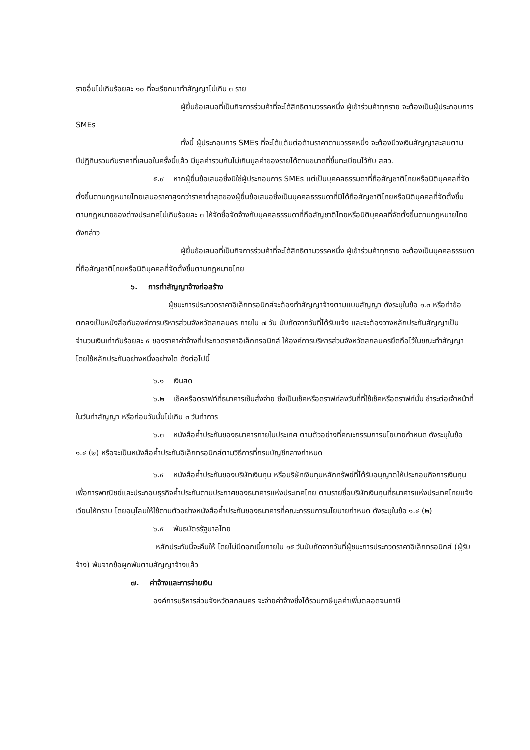รายอื่นไม่เกินร้อยละ ๑๐ ที่จะเรียกมาทำสัญญาไม่เกิน ๓ ราย
ผู้ยื่นข้อเสนอที่เป็นกิจการร่วมค้าที่จะได้สิทธิตามวรรคหนึ่ง ผู้เข้าร่วมค้าทุกราย จะต้องเป็นผู้ประกอบการ SMEs
ทั้งนี้ ผู้ประกอบการ SMEs ที่จะได้แต้มต่อด้านราคาตามวรรคหนึ่ง จะต้องมีวงเงินสัญญาสะสมตามปีปฏิทินรวมกับราคาที่เสนอในครั้งนี้แล้ว มีมูลค่ารวมกันไม่เกินมูลค่าของรายได้ตามขนาดที่ขึ้นทะเบียนไว้กับ สสว.
๕.๙ หากผู้ยื่นข้อเสนอซึ่งมิใช่ผู้ประกอบการ SMEs แต่เป็นบุคคลธรรมดาที่ถือสัญชาติไทยหรือนิติบุคคลที่จัดตั้งขึ้นตามกฎหมายไทยเสนอราคาสูงกว่าราคาต่ำสุดของผู้ยื่นข้อเสนอซึ่งเป็นบุคคลธรรมดาที่มิได้ถือสัญชาติไทยหรือนิติบุคคลที่จัดตั้งขึ้นตามกฎหมายของต่างประเทศไม่เกินร้อยละ ๓ ให้จัดซื้อจัดจ้างกับบุคคลธรรมดาที่ถือสัญชาติไทยหรือนิติบุคคลที่จัดตั้งขึ้นตามกฎหมายไทยดังกล่าว
ผู้ยื่นข้อเสนอที่เป็นกิจการร่วมค้าที่จะได้สิทธิตามวรรคหนึ่ง ผู้เข้าร่วมค้าทุกราย จะต้องเป็นบุคคลธรรมดาที่ถือสัญชาติไทยหรือนิติบุคคลที่จัดตั้งขึ้นตามกฎหมายไทย
๖. การทำสัญญาจ้างก่อสร้าง
ผู้ชนะการประกวดราคาอิเล็กทรอนิกส์จะต้องทำสัญญาจ้างตามแบบสัญญา ดังระบุในข้อ ๑.๓ หรือทำข้อตกลงเป็นหนังสือกับองค์การบริหารส่วนจังหวัดสกลนคร ภายใน ๗ วัน นับถัดจากวันที่ได้รับแจ้ง และจะต้องวางหลักประกันสัญญาเป็นจำนวนเงินเท่ากับร้อยละ ๕ ของราคาค่าจ้างที่ประกวดราคาอิเล็กทรอนิกส์ ให้องค์การบริหารส่วนจังหวัดสกลนครยึดถือไว้ในขณะทำสัญญาโดยใช้หลักประกันอย่างหนึ่งอย่างใด ดังต่อไปนี้
๖.๑ เงินสด
๖.๒ เช็คหรือดราฟท์ที่ธนาคารเซ็นสั่งจ่าย ซึ่งเป็นเช็คหรือดราฟท์ลงวันที่ที่ใช้เช็คหรือดราฟท์นั้น ชำระต่อเจ้าหน้าที่ในวันทำสัญญา หรือก่อนวันนั้นไม่เกิน ๓ วันทำการ
๖.๓ หนังสือค้ำประกันของธนาคารภายในประเทศ ตามตัวอย่างที่คณะกรรมการนโยบายกำหนด ดังระบุในข้อ ๑.๔ (๒) หรือจะเป็นหนังสือค้ำประกันอิเล็กทรอนิกส์ตามวิธีการที่กรมบัญชีกลางกำหนด
๖.๔ หนังสือค้ำประกันของบริษัทเงินทุน หรือบริษัทเงินทุนหลักทรัพย์ที่ได้รับอนุญาตให้ประกอบกิจการเงินทุนเพื่อการพาณิชย์และประกอบธุรกิจค้ำประกันตามประกาศของธนาคารแห่งประเทศไทย ตามรายชื่อบริษัทเงินทุนที่ธนาคารแห่งประเทศไทยแจ้งเวียนให้ทราบ โดยอนุโลมให้ใช้ตามตัวอย่างหนังสือค้ำประกันของธนาคารที่คณะกรรมการนโยบายกำหนด ดังระบุในข้อ ๑.๔ (๒)
๖.๕ พันธบัตรรัฐบาลไทย
หลักประกันนี้จะคืนให้ โดยไม่มีดอกเบี้ยภายใน ๑๕ วันนับถัดจากวันที่ผู้ชนะการประกวดราคาอิเล็กทรอนิกส์ (ผู้รับจ้าง) พ้นจากข้อผูกพันตามสัญญาจ้างแล้ว
๗. ค่าจ้างและการจ่ายเงิน
องค์การบริหารส่วนจังหวัดสกลนคร จะจ่ายค่าจ้างซึ่งได้รวมภาษีมูลค่าเพิ่มตลอดจนภาษี